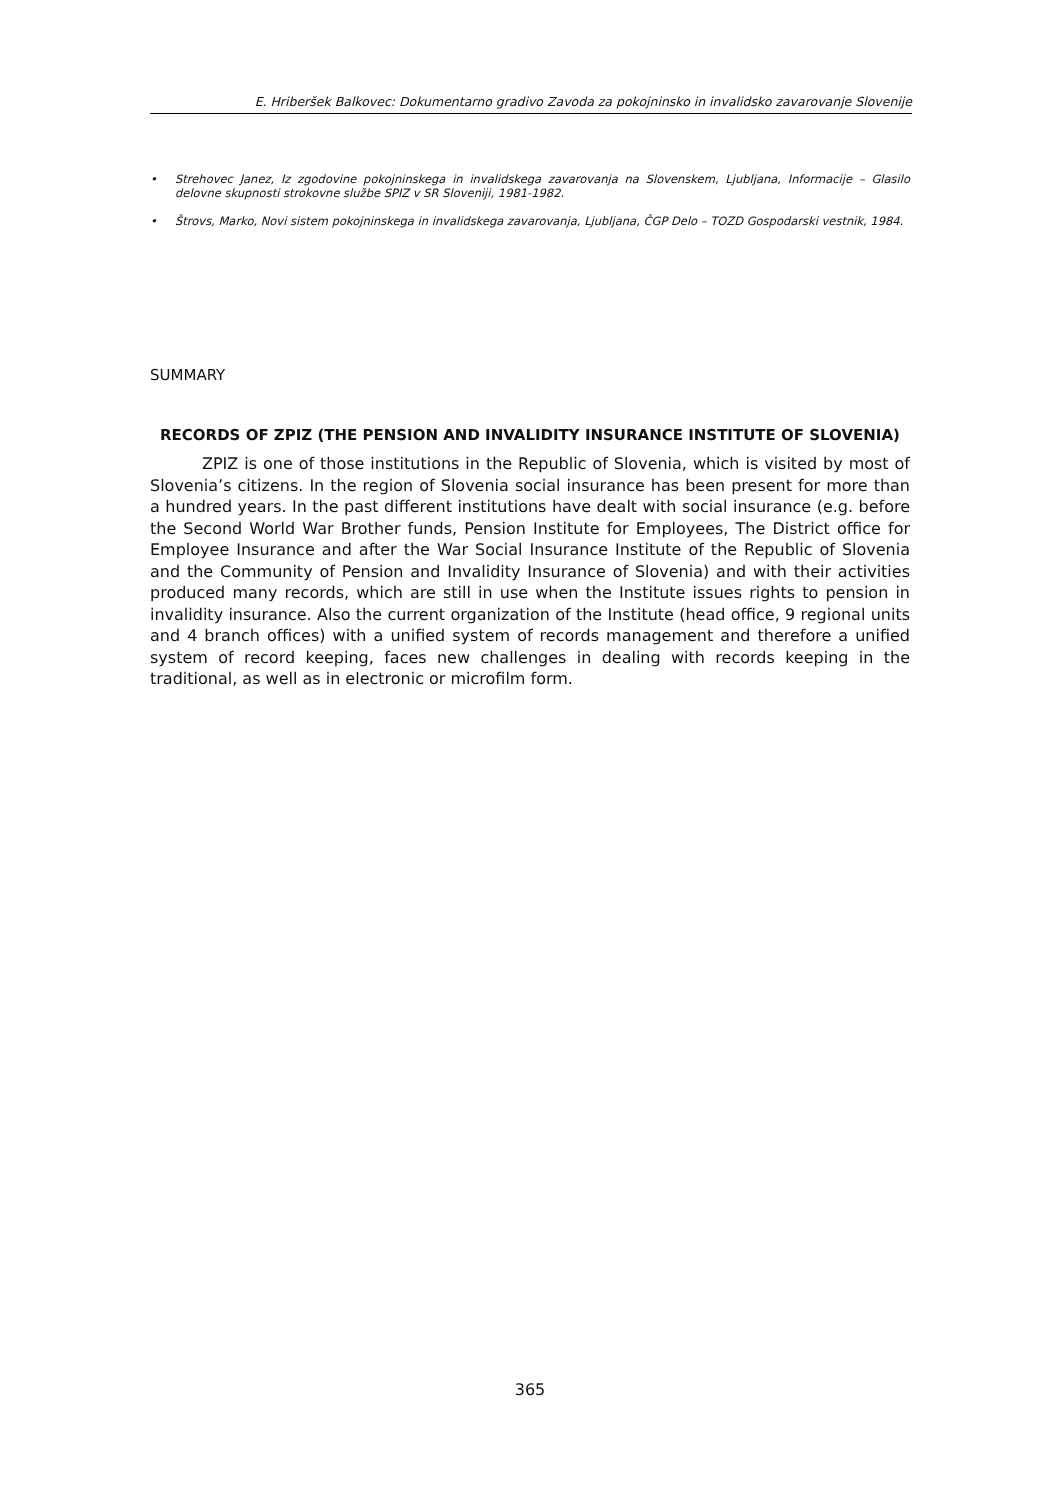E. Hriberšek Balkovec: Dokumentarno gradivo Zavoda za pokojninsko in invalidsko zavarovanje Slovenije
• Strehovec Janez, Iz zgodovine pokojninskega in invalidskega zavarovanja na Slovenskem, Ljubljana, Informacije – Glasilo delovne skupnosti strokovne službe SPIZ v SR Sloveniji, 1981-1982.
• Štrovs, Marko, Novi sistem pokojninskega in invalidskega zavarovanja, Ljubljana, ČGP Delo – TOZD Gospodarski vestnik, 1984.
SUMMARY
RECORDS OF ZPIZ (THE PENSION AND INVALIDITY INSURANCE INSTITUTE OF SLOVENIA)
ZPIZ is one of those institutions in the Republic of Slovenia, which is visited by most of Slovenia’s citizens. In the region of Slovenia social insurance has been present for more than a hundred years. In the past different institutions have dealt with social insurance (e.g. before the Second World War Brother funds, Pension Institute for Employees, The District office for Employee Insurance and after the War Social Insurance Institute of the Republic of Slovenia and the Community of Pension and Invalidity Insurance of Slovenia) and with their activities produced many records, which are still in use when the Institute issues rights to pension in invalidity insurance. Also the current organization of the Institute (head office, 9 regional units and 4 branch offices) with a unified system of records management and therefore a unified system of record keeping, faces new challenges in dealing with records keeping in the traditional, as well as in electronic or microfilm form.
365